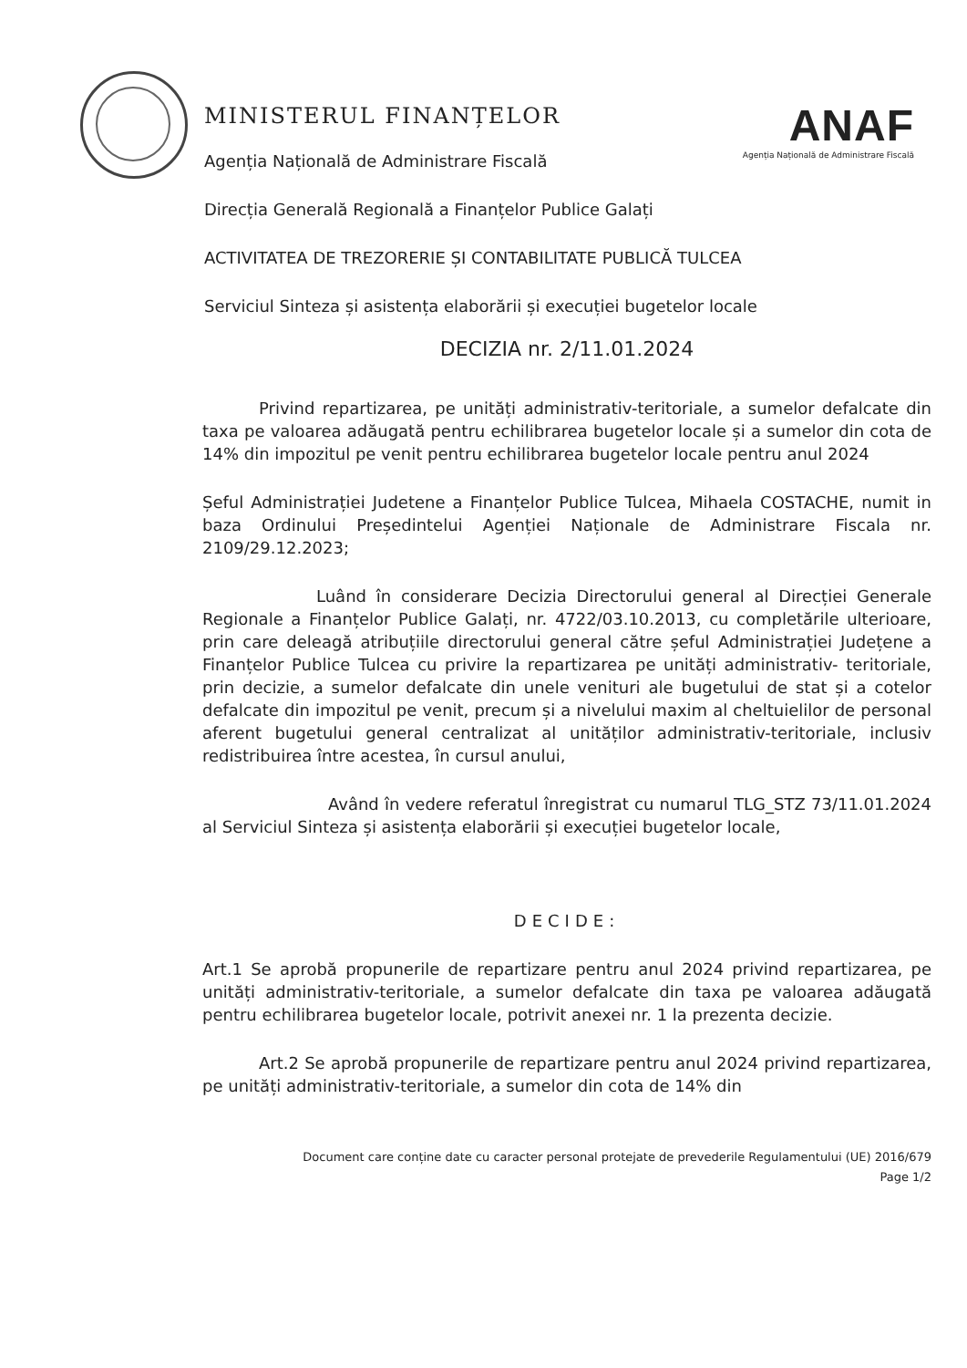ANAF
Agenția Națională de Administrare Fiscală
MINISTERUL FINANȚELOR
Agenția Națională de Administrare Fiscală
Direcția Generală Regională a Finanțelor Publice Galați
ACTIVITATEA DE TREZORERIE ȘI CONTABILITATE PUBLICĂ TULCEA
Serviciul Sinteza și asistența elaborării și execuției bugetelor locale
DECIZIA nr. 2/11.01.2024
Privind repartizarea, pe unități administrativ-teritoriale, a sumelor defalcate din taxa pe valoarea adăugată pentru echilibrarea bugetelor locale și a sumelor din cota de 14% din impozitul pe venit pentru echilibrarea bugetelor locale pentru anul 2024
Șeful Administrației Judetene a Finanțelor Publice Tulcea, Mihaela COSTACHE, numit in baza Ordinului Președintelui Agenției Naționale de Administrare Fiscala nr. 2109/29.12.2023;
Luând în considerare Decizia Directorului general al Direcției Generale Regionale a Finanțelor Publice Galați, nr. 4722/03.10.2013, cu completările ulterioare, prin care deleagă atribuțiile directorului general către șeful Administrației Județene a Finanțelor Publice Tulcea cu privire la repartizarea pe unități administrativ- teritoriale, prin decizie, a sumelor defalcate din unele venituri ale bugetului de stat și a cotelor defalcate din impozitul pe venit, precum și a nivelului maxim al cheltuielilor de personal aferent bugetului general centralizat al unităților administrativ-teritoriale, inclusiv redistribuirea între acestea, în cursul anului,
Având în vedere referatul înregistrat cu numarul TLG_STZ 73/11.01.2024 al Serviciul Sinteza și asistența elaborării și execuției bugetelor locale,
DECIDE:
Art.1 Se aprobă propunerile de repartizare pentru anul 2024 privind repartizarea, pe unități administrativ-teritoriale, a sumelor defalcate din taxa pe valoarea adăugată pentru echilibrarea bugetelor locale, potrivit anexei nr. 1 la prezenta decizie.
Art.2 Se aprobă propunerile de repartizare pentru anul 2024 privind repartizarea, pe unități administrativ-teritoriale, a sumelor din cota de 14% din
Document care conține date cu caracter personal protejate de prevederile Regulamentului (UE) 2016/679
Page 1/2